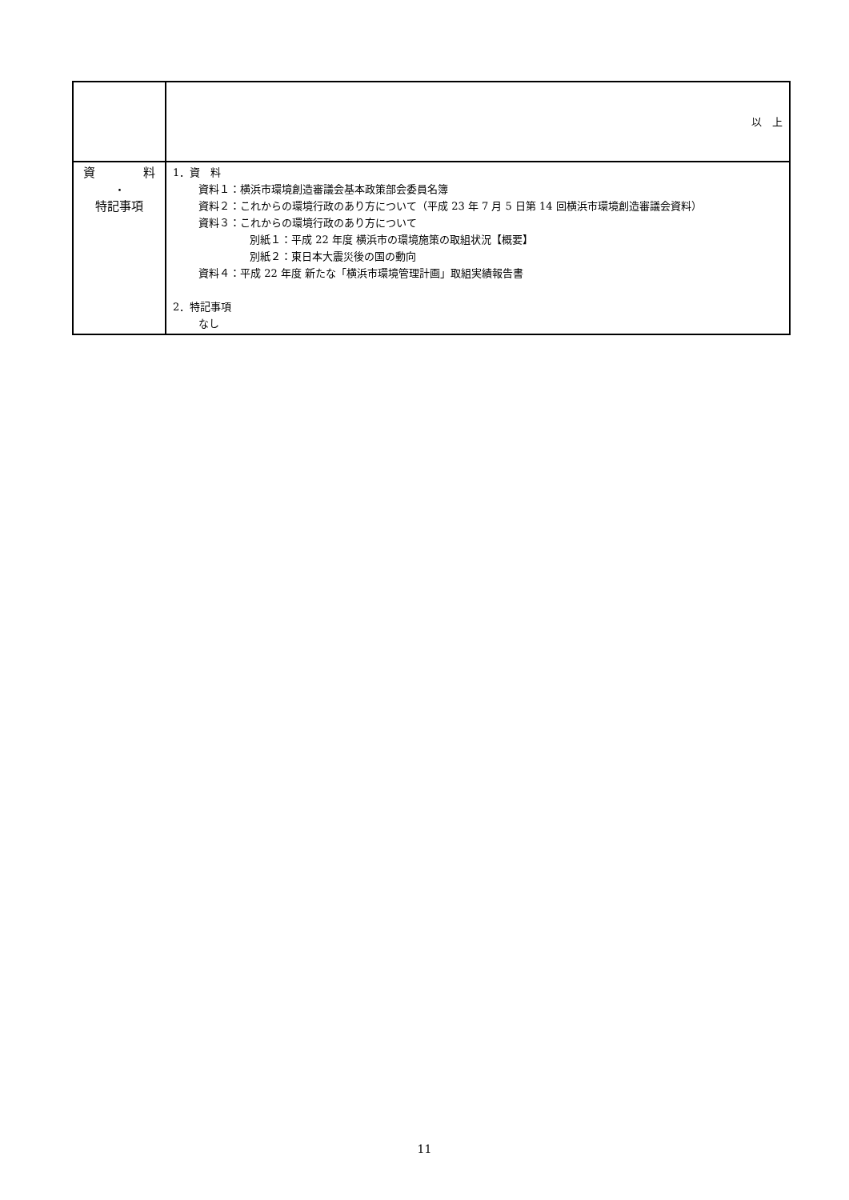| | 以 上 |
| 資 料 ・ 特記事項 | 1．資 料 資料１：横浜市環境創造審議会基本政策部会委員名簿 資料２：これからの環境行政のあり方について（平成 23 年 7 月 5 日第 14 回横浜市環境創造審議会資料） 資料３：これからの環境行政のあり方について 別紙１：平成 22 年度 横浜市の環境施策の取組状況【概要】 別紙２：東日本大震災後の国の動向 資料４：平成 22 年度 新たな「横浜市環境管理計画」取組実績報告書 2．特記事項 なし |
11